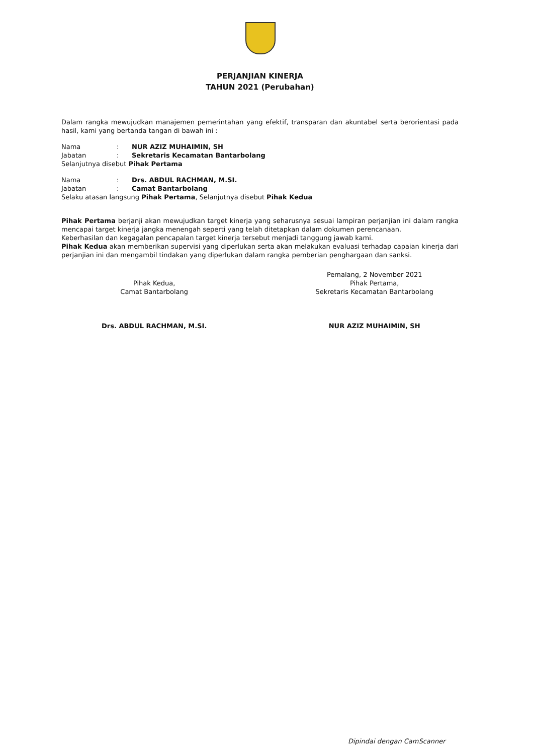PERJANJIAN KINERJA
TAHUN 2021 (Perubahan)
Dalam rangka mewujudkan manajemen pemerintahan yang efektif, transparan dan akuntabel serta berorientasi pada hasil, kami yang bertanda tangan di bawah ini :
Nama: NUR AZIZ MUHAIMIN, SH
Jabatan: Sekretaris Kecamatan Bantarbolang
Selanjutnya disebut Pihak Pertama
Nama: Drs. ABDUL RACHMAN, M.SI.
Jabatan: Camat Bantarbolang
Selaku atasan langsung Pihak Pertama, Selanjutnya disebut Pihak Kedua
Pihak Pertama berjanji akan mewujudkan target kinerja yang seharusnya sesuai lampiran perjanjian ini dalam rangka mencapai target kinerja jangka menengah seperti yang telah ditetapkan dalam dokumen perencanaan.
Keberhasilan dan kegagalan pencapalan target kinerja tersebut menjadi tanggung jawab kami.
Pihak Kedua akan memberikan supervisi yang diperlukan serta akan melakukan evaluasi terhadap capaian kinerja dari perjanjian ini dan mengambil tindakan yang diperlukan dalam rangka pemberian penghargaan dan sanksi.
Pihak Kedua,
Camat Bantarbolang
Drs. ABDUL RACHMAN, M.SI.
Pemalang, 2 November 2021
Pihak Pertama,
Sekretaris Kecamatan Bantarbolang
NUR AZIZ MUHAIMIN, SH
Dipindai dengan CamScanner